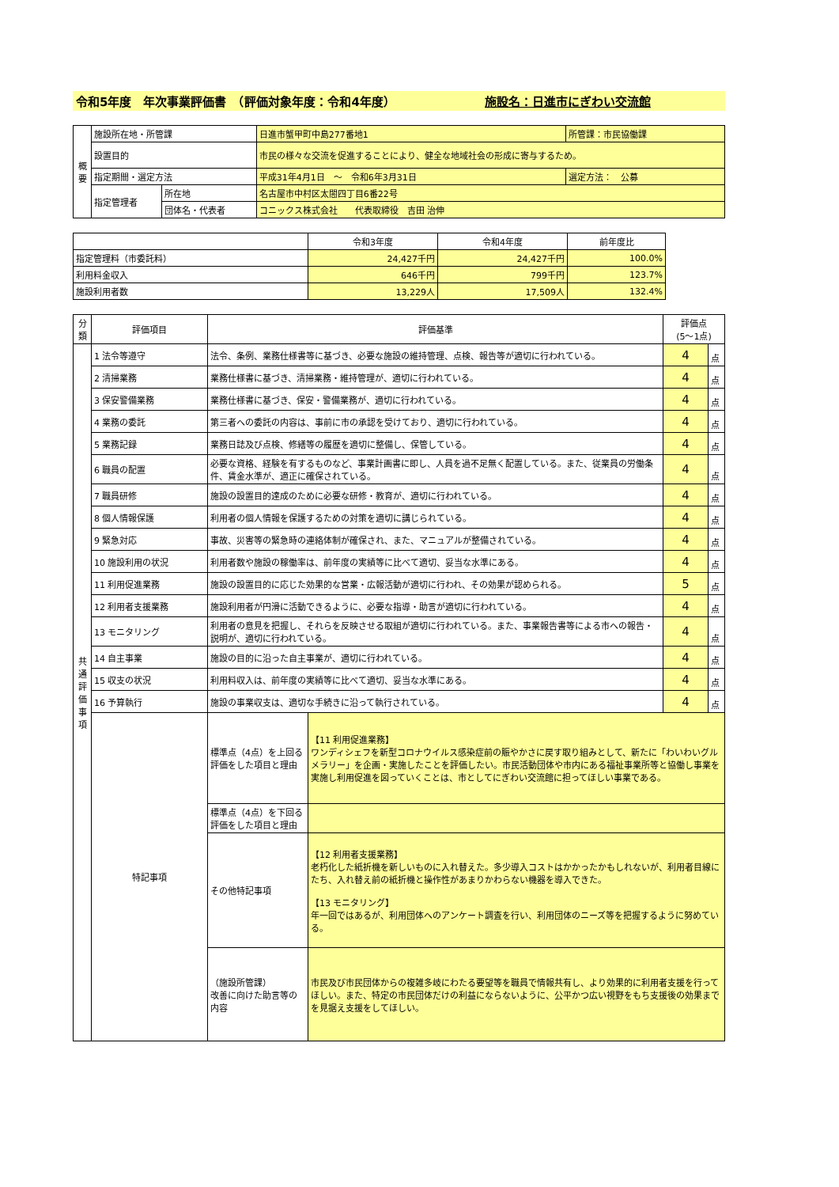令和5年度　年次事業評価書　（評価対象年度：令和4年度） 施設名：日進市にぎわい交流館
| 概 要 | 施設所在地・所管課 | | 日進市蟹甲町中島277番地1 | 所管課：市民協働課 |
| | 設置目的 | | 市民の様々な交流を促進することにより、健全な地域社会の形成に寄与するため。 | |
| | 指定期間・選定方法 | | 平成31年4月1日 ～ 令和6年3月31日 | 選定方法： 公募 |
| | 指定管理者 | 所在地 | 名古屋市中村区太閤四丁目6番22号 | |
| | | 団体名・代表者 | コニックス株式会社 代表取締役 吉田 治伸 | |
| | 令和3年度 | 令和4年度 | 前年度比 |
| 指定管理料（市委託料） | 24,427千円 | 24,427千円 | 100.0% |
| 利用料金収入 | 646千円 | 799千円 | 123.7% |
| 施設利用者数 | 13,229人 | 17,509人 | 132.4% |
| 分類 | 評価項目 | 評価基準 | | 評価点 (5～1点) | |
| --- | --- | --- | --- | --- | --- |
| 共 通 評 価 事 項 | 1 法令等遵守 | 法令、条例、業務仕様書等に基づき、必要な施設の維持管理、点検、報告等が適切に行われている。 | | 4 | 点 |
| | 2 清掃業務 | 業務仕様書に基づき、清掃業務・維持管理が、適切に行われている。 | | 4 | 点 |
| | 3 保安警備業務 | 業務仕様書に基づき、保安・警備業務が、適切に行われている。 | | 4 | 点 |
| | 4 業務の委託 | 第三者への委託の内容は、事前に市の承認を受けており、適切に行われている。 | | 4 | 点 |
| | 5 業務記録 | 業務日誌及び点検、修繕等の履歴を適切に整備し、保管している。 | | 4 | 点 |
| | 6 職員の配置 | 必要な資格、経験を有するものなど、事業計画書に即し、人員を過不足無く配置している。また、従業員の労働条件、賃金水準が、適正に確保されている。 | | 4 | 点 |
| | 7 職員研修 | 施設の設置目的達成のために必要な研修・教育が、適切に行われている。 | | 4 | 点 |
| | 8 個人情報保護 | 利用者の個人情報を保護するための対策を適切に講じられている。 | | 4 | 点 |
| | 9 緊急対応 | 事故、災害等の緊急時の連絡体制が確保され、また、マニュアルが整備されている。 | | 4 | 点 |
| | 10 施設利用の状況 | 利用者数や施設の稼働率は、前年度の実績等に比べて適切、妥当な水準にある。 | | 4 | 点 |
| | 11 利用促進業務 | 施設の設置目的に応じた効果的な営業・広報活動が適切に行われ、その効果が認められる。 | | 5 | 点 |
| | 12 利用者支援業務 | 施設利用者が円滑に活動できるように、必要な指導・助言が適切に行われている。 | | 4 | 点 |
| | 13 モニタリング | 利用者の意見を把握し、それらを反映させる取組が適切に行われている。また、事業報告書等による市への報告・説明が、適切に行われている。 | | 4 | 点 |
| | 14 自主事業 | 施設の目的に沿った自主事業が、適切に行われている。 | | 4 | 点 |
| | 15 収支の状況 | 利用料収入は、前年度の実績等に比べて適切、妥当な水準にある。 | | 4 | 点 |
| | 16 予算執行 | 施設の事業収支は、適切な手続きに沿って執行されている。 | | 4 | 点 |
| | 特記事項 | 標準点（4点）を上回る評価をした項目と理由 | 【11 利用促進業務】 ワンディシェフを新型コロナウイルス感染症前の賑やかさに戻す取り組みとして、新たに「わいわいグルメラリー」を企画・実施したことを評価したい。市民活動団体や市内にある福祉事業所等と協働し事業を実施し利用促進を図っていくことは、市としてにぎわい交流館に担ってほしい事業である。 | | |
| | | 標準点（4点）を下回る評価をした項目と理由 | | | |
| | | その他特記事項 | 【12 利用者支援業務】 老朽化した紙折機を新しいものに入れ替えた。多少導入コストはかかったかもしれないが、利用者目線にたち、入れ替え前の紙折機と操作性があまりかわらない機器を導入できた。 【13 モニタリング】 年一回ではあるが、利用団体へのアンケート調査を行い、利用団体のニーズ等を把握するように努めている。 | | |
| | | （施設所管課） 改善に向けた助言等の内容 | 市民及び市民団体からの複雑多岐にわたる要望等を職員で情報共有し、より効果的に利用者支援を行ってほしい。また、特定の市民団体だけの利益にならないように、公平かつ広い視野をもち支援後の効果までを見据え支援をしてほしい。 | | |